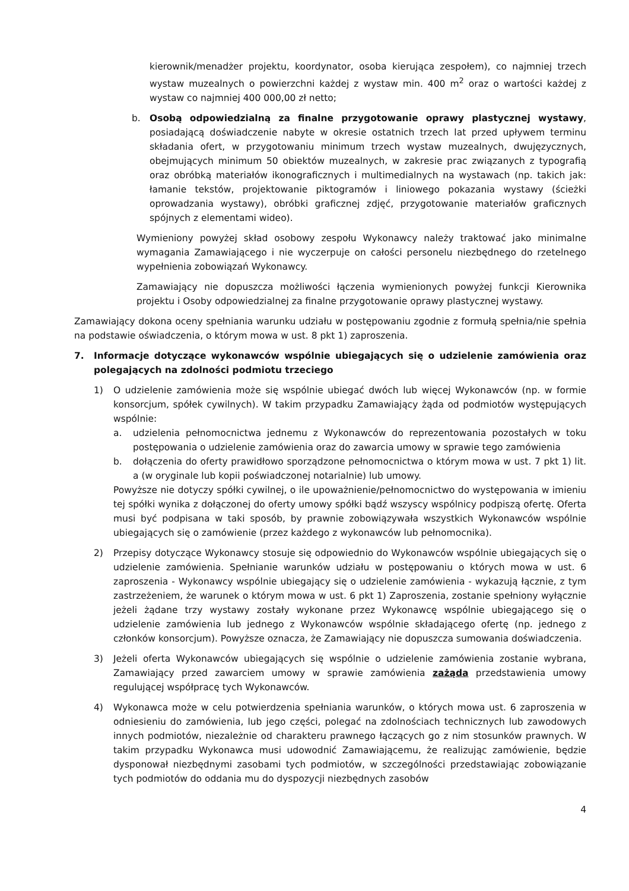kierownik/menadżer projektu, koordynator, osoba kierująca zespołem), co najmniej trzech wystaw muzealnych o powierzchni każdej z wystaw min. 400 m<sup>2</sup> oraz o wartości każdej z wystaw co najmniej 400 000,00 zł netto;
b. Osobą odpowiedzialną za finalne przygotowanie oprawy plastycznej wystawy, posiadającą doświadczenie nabyte w okresie ostatnich trzech lat przed upływem terminu składania ofert, w przygotowaniu minimum trzech wystaw muzealnych, dwujęzycznych, obejmujących minimum 50 obiektów muzealnych, w zakresie prac związanych z typografią oraz obróbką materiałów ikonograficznych i multimedialnych na wystawach (np. takich jak: łamanie tekstów, projektowanie piktogramów i liniowego pokazania wystawy (ścieżki oprowadzania wystawy), obróbki graficznej zdjęć, przygotowanie materiałów graficznych spójnych z elementami wideo).
Wymieniony powyżej skład osobowy zespołu Wykonawcy należy traktować jako minimalne wymagania Zamawiającego i nie wyczerpuje on całości personelu niezbędnego do rzetelnego wypełnienia zobowiązań Wykonawcy.
Zamawiający nie dopuszcza możliwości łączenia wymienionych powyżej funkcji Kierownika projektu i Osoby odpowiedzialnej za finalne przygotowanie oprawy plastycznej wystawy.
Zamawiający dokona oceny spełniania warunku udziału w postępowaniu zgodnie z formułą spełnia/nie spełnia na podstawie oświadczenia, o którym mowa w ust. 8 pkt 1) zaproszenia.
7. Informacje dotyczące wykonawców wspólnie ubiegających się o udzielenie zamówienia oraz polegających na zdolności podmiotu trzeciego
1) O udzielenie zamówienia może się wspólnie ubiegać dwóch lub więcej Wykonawców (np. w formie konsorcjum, spółek cywilnych). W takim przypadku Zamawiający żąda od podmiotów występujących wspólnie:
a. udzielenia pełnomocnictwa jednemu z Wykonawców do reprezentowania pozostałych w toku postępowania o udzielenie zamówienia oraz do zawarcia umowy w sprawie tego zamówienia
b. dołączenia do oferty prawidłowo sporządzone pełnomocnictwa o którym mowa w ust. 7 pkt 1) lit. a (w oryginale lub kopii poświadczonej notarialnie) lub umowy.
Powyższe nie dotyczy spółki cywilnej, o ile upoważnienie/pełnomocnictwo do występowania w imieniu tej spółki wynika z dołączonej do oferty umowy spółki bądź wszyscy wspólnicy podpiszą ofertę. Oferta musi być podpisana w taki sposób, by prawnie zobowiązywała wszystkich Wykonawców wspólnie ubiegających się o zamówienie (przez każdego z wykonawców lub pełnomocnika).
2) Przepisy dotyczące Wykonawcy stosuje się odpowiednio do Wykonawców wspólnie ubiegających się o udzielenie zamówienia. Spełnianie warunków udziału w postępowaniu o których mowa w ust. 6 zaproszenia - Wykonawcy wspólnie ubiegający się o udzielenie zamówienia - wykazują łącznie, z tym zastrzeżeniem, że warunek o którym mowa w ust. 6 pkt 1) Zaproszenia, zostanie spełniony wyłącznie jeżeli żądane trzy wystawy zostały wykonane przez Wykonawcę wspólnie ubiegającego się o udzielenie zamówienia lub jednego z Wykonawców wspólnie składającego ofertę (np. jednego z członków konsorcjum). Powyższe oznacza, że Zamawiający nie dopuszcza sumowania doświadczenia.
3) Jeżeli oferta Wykonawców ubiegających się wspólnie o udzielenie zamówienia zostanie wybrana, Zamawiający przed zawarciem umowy w sprawie zamówienia zażąda przedstawienia umowy regulującej współpracę tych Wykonawców.
4) Wykonawca może w celu potwierdzenia spełniania warunków, o których mowa ust. 6 zaproszenia w odniesieniu do zamówienia, lub jego części, polegać na zdolnościach technicznych lub zawodowych innych podmiotów, niezależnie od charakteru prawnego łączących go z nim stosunków prawnych. W takim przypadku Wykonawca musi udowodnić Zamawiającemu, że realizując zamówienie, będzie dysponował niezbędnymi zasobami tych podmiotów, w szczególności przedstawiając zobowiązanie tych podmiotów do oddania mu do dyspozycji niezbędnych zasobów
4